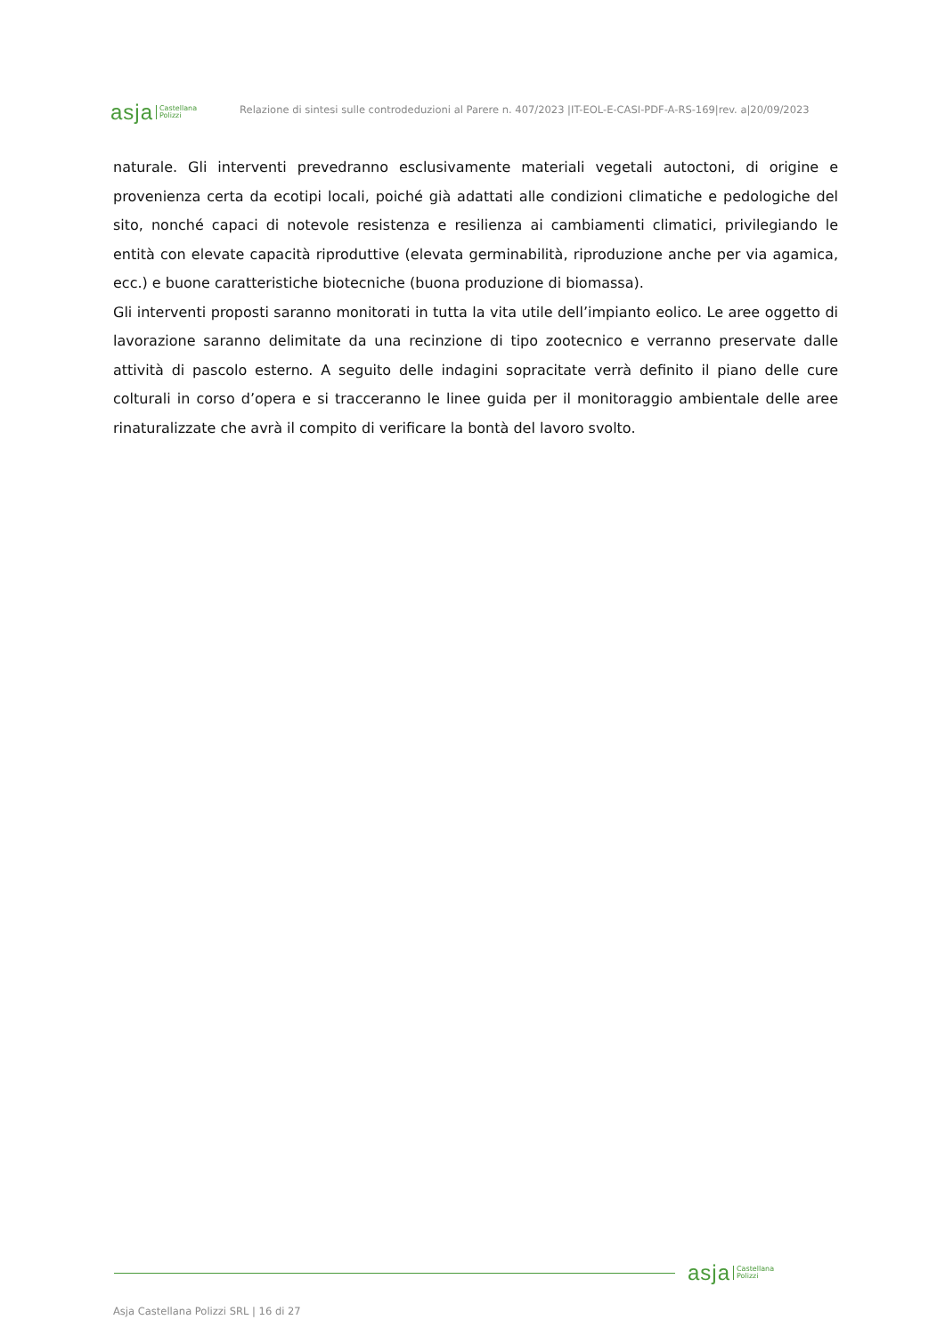asja Castellana
Polizzi
Relazione di sintesi sulle controdeduzioni al Parere n. 407/2023 |IT-EOL-E-CASI-PDF-A-RS-169|rev. a|20/09/2023
naturale. Gli interventi prevedranno esclusivamente materiali vegetali autoctoni, di origine e provenienza certa da ecotipi locali, poiché già adattati alle condizioni climatiche e pedologiche del sito, nonché capaci di notevole resistenza e resilienza ai cambiamenti climatici, privilegiando le entità con elevate capacità riproduttive (elevata germinabilità, riproduzione anche per via agamica, ecc.) e buone caratteristiche biotecniche (buona produzione di biomassa).
Gli interventi proposti saranno monitorati in tutta la vita utile dell’impianto eolico. Le aree oggetto di lavorazione saranno delimitate da una recinzione di tipo zootecnico e verranno preservate dalle attività di pascolo esterno. A seguito delle indagini sopracitate verrà definito il piano delle cure colturali in corso d’opera e si tracceranno le linee guida per il monitoraggio ambientale delle aree rinaturalizzate che avrà il compito di verificare la bontà del lavoro svolto.
asja Castellana
Polizzi
Asja Castellana Polizzi SRL | 16 di 27